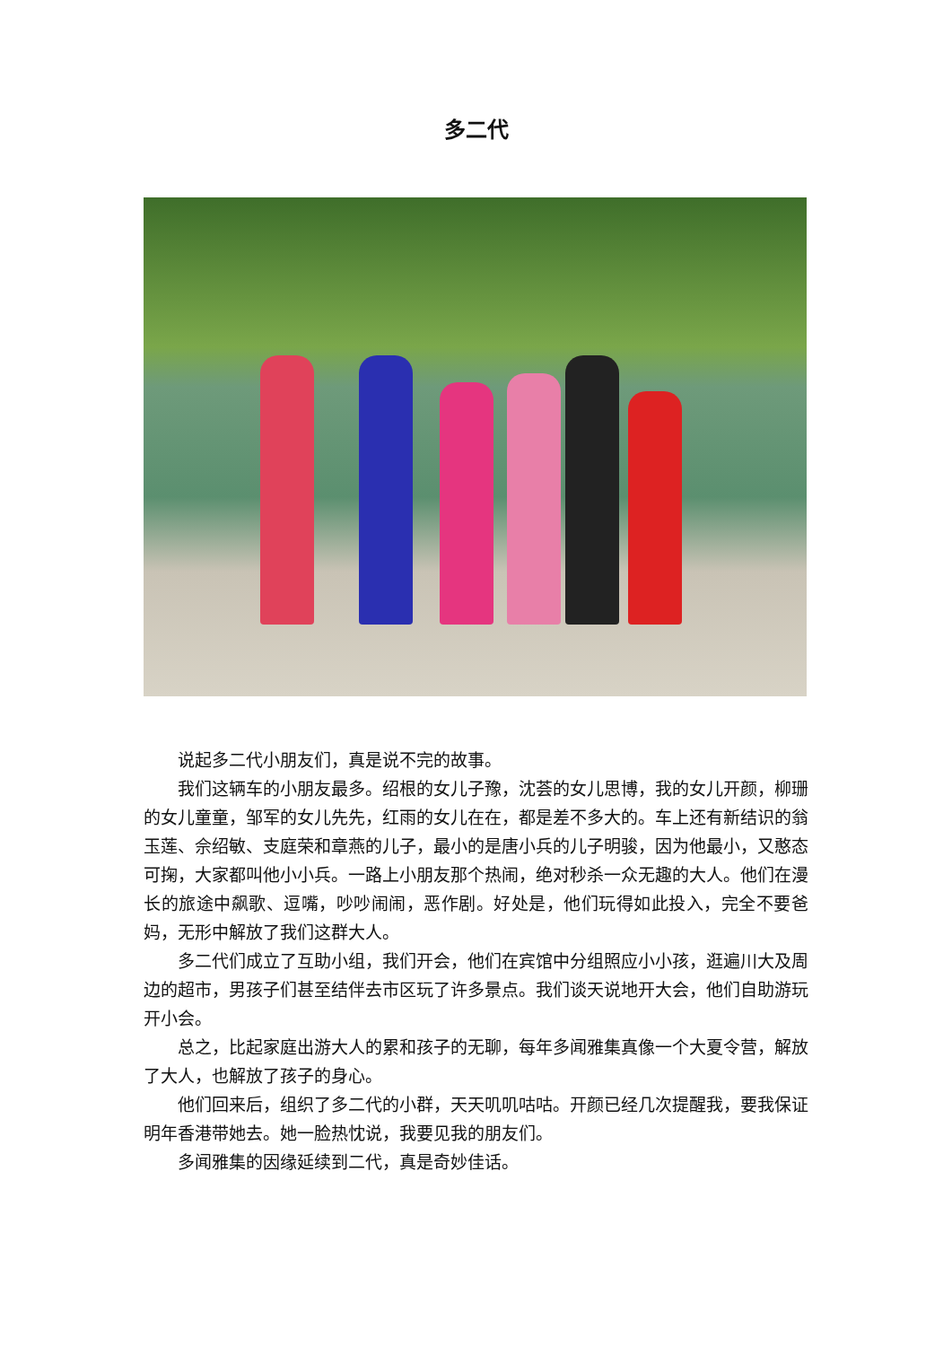多二代
说起多二代小朋友们，真是说不完的故事。
我们这辆车的小朋友最多。绍根的女儿子豫，沈荟的女儿思博，我的女儿开颜，柳珊的女儿童童，邹军的女儿先先，红雨的女儿在在，都是差不多大的。车上还有新结识的翁玉莲、佘绍敏、支庭荣和章燕的儿子，最小的是唐小兵的儿子明骏，因为他最小，又憨态可掬，大家都叫他小小兵。一路上小朋友那个热闹，绝对秒杀一众无趣的大人。他们在漫长的旅途中飙歌、逗嘴，吵吵闹闹，恶作剧。好处是，他们玩得如此投入，完全不要爸妈，无形中解放了我们这群大人。
多二代们成立了互助小组，我们开会，他们在宾馆中分组照应小小孩，逛遍川大及周边的超市，男孩子们甚至结伴去市区玩了许多景点。我们谈天说地开大会，他们自助游玩开小会。
总之，比起家庭出游大人的累和孩子的无聊，每年多闻雅集真像一个大夏令营，解放了大人，也解放了孩子的身心。
他们回来后，组织了多二代的小群，天天叽叽咕咕。开颜已经几次提醒我，要我保证明年香港带她去。她一脸热忱说，我要见我的朋友们。
多闻雅集的因缘延续到二代，真是奇妙佳话。